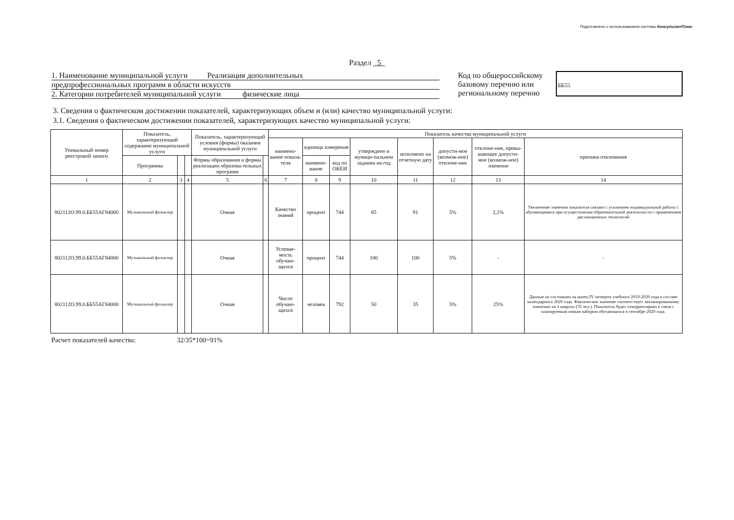Подготовлено с использованием системы КонсультантПлюс
Раздел 5
1. Наименование муниципальной услуги Реализация дополнительных
предпрофессиональных программ в области искусств
2. Категории потребителей муниципальной услуги физические лица
Код по общероссийскому базовому перечню или региональному перечню
ББ55
3. Сведения о фактическом достижении показателей, характеризующих объем и (или) качество муниципальной услуги:
3.1. Сведения о фактическом достижении показателей, характеризующих качество муниципальной услуги:
| Уникальный номер реестровой записи | Показатель, характеризующий содержание муниципальной услуги | | | Показатель, характеризующий условия (формы) оказания муниципальной услуги | | Показатель качества муниципальной услуги | | | | | | | |
| --- | --- | --- | --- | --- | --- | --- | --- | --- | --- | --- | --- | --- | --- |
| | | | | | | наимено-вание показа-теля | единица измерения | | утверждено в муници-пальном задании на год | исполнено на отчетную дату | допусти-мое (возмож-ное) отклоне-ние | отклоне-ние, превы-шающее допусти-мое (возмож-ное) значение | причина отклонения |
| | Программа | | | Формы образования и формы реализации образова-тельных программ | | | наимено-вание | код по ОКЕИ | | | | | |
| 1 | 2 | 3 | 4 | 5 | 6 | 7 | 8 | 9 | 10 | 11 | 12 | 13 | 14 |
| 802112О.99.0.ББ55АГ84000 | Музыкальный фольклор | | | Очная | | Качество знаний | процент | 744 | 85 | 91 | 5% | 2,1% | Увеличение значения показателя связано с усилением индивидуальной работы с обучающимися при осуществлении образовательной деятельности с применением дистанционных технологий |
| 802112О.99.0.ББ55АГ84000 | Музыкальный фольклор | | | Очная | | Успевае-мость обучаю-щихся | процент | 744 | 100 | 100 | 5% | - | - |
| 802112О.99.0.ББ55АГ84000 | Музыкальный фольклор | | | Очная | | Число обучаю-щихся | человек | 792 | 50 | 35 | 5% | 25% | Данные по состоянию на конец IV четверти учебного 2019-2020 года в составе календарного 2020 года. Фактическое значение соответствует запланированному значению на 2 квартал (35 чел.). Показатель будет откорректирван в связи с планируемым новым набором обучающихся в сентябре 2020 года. |
Расчет показателей качества: 32/35*100=91%